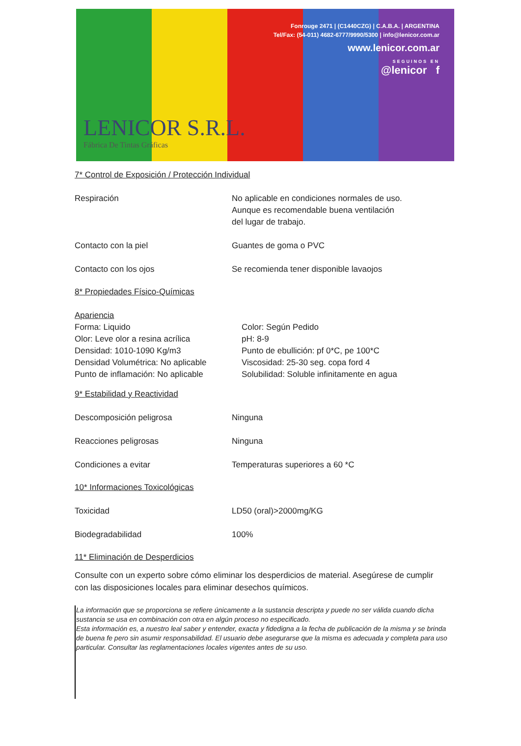Fonrouge 2471 | (C1440CZG) | C.A.B.A. | ARGENTINA
Tel/Fax: (54-011) 4682-6777/9990/5300 | info@lenicor.com.ar
www.lenicor.com.ar
SEGUINOS EN
@lenicor f
LENICOR S.R.L.
Fábrica De Tintas Gráficas
7* Control de Exposición / Protección Individual
Respiración No aplicable en condiciones normales de uso.
Aunque es recomendable buena ventilación
del lugar de trabajo.
Contacto con la piel Guantes de goma o PVC
Contacto con los ojos Se recomienda tener disponible lavaojos
8* Propiedades Físico-Químicas
Apariencia
Forma: Liquido Color: Según Pedido
Olor: Leve olor a resina acrílica pH: 8-9
Densidad: 1010-1090 Kg/m3 Punto de ebullición: pf 0*C, pe 100*C
Densidad Volumétrica: No aplicable
Viscosidad: 25-30 seg. copa ford 4
Punto de inflamación: No aplicable
Solubilidad: Soluble infinitamente en agua
9* Estabilidad y Reactividad
Descomposición peligrosa Ninguna
Reacciones peligrosas Ninguna
Condiciones a evitar Temperaturas superiores a 60 *C
10* Informaciones Toxicológicas
Toxicidad LD50 (oral)>2000mg/KG
Biodegradabilidad 100%
11* Eliminación de Desperdicios
Consulte con un experto sobre cómo eliminar los desperdicios de material. Asegúrese de cumplir con las disposiciones locales para eliminar desechos químicos.
La información que se proporciona se refiere únicamente a la sustancia descripta y puede no ser válida cuando dicha sustancia se usa en combinación con otra en algún proceso no especificado.
Esta información es, a nuestro leal saber y entender, exacta y fidedigna a la fecha de publicación de la misma y se brinda de buena fe pero sin asumir responsabilidad. El usuario debe asegurarse que la misma es adecuada y completa para uso particular. Consultar las reglamentaciones locales vigentes antes de su uso.